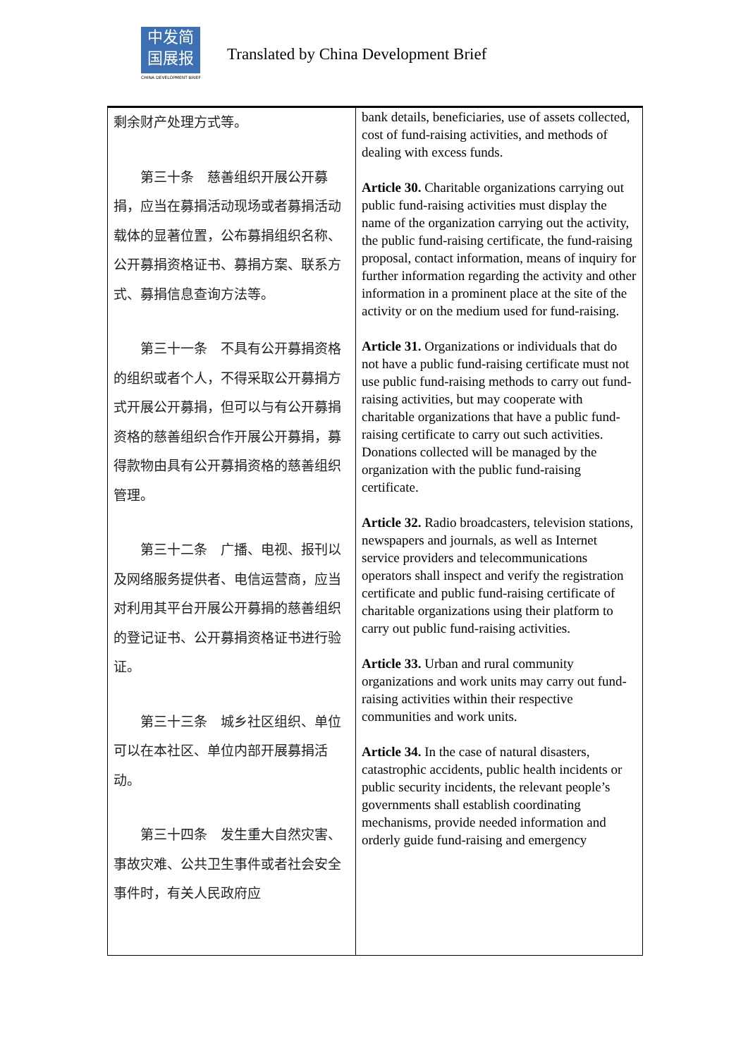中发简
国展报
CHINA DEVELOPMENT BRIEF
Translated by China Development Brief
| 剩余财产处理方式等。 第三十条 慈善组织开展公开募捐，应当在募捐活动现场或者募捐活动载体的显著位置，公布募捐组织名称、公开募捐资格证书、募捐方案、联系方式、募捐信息查询方法等。 第三十一条 不具有公开募捐资格的组织或者个人，不得采取公开募捐方式开展公开募捐，但可以与有公开募捐资格的慈善组织合作开展公开募捐，募得款物由具有公开募捐资格的慈善组织管理。 第三十二条 广播、电视、报刊以及网络服务提供者、电信运营商，应当对利用其平台开展公开募捐的慈善组织的登记证书、公开募捐资格证书进行验证。 第三十三条 城乡社区组织、单位可以在本社区、单位内部开展募捐活动。 第三十四条 发生重大自然灾害、事故灾难、公共卫生事件或者社会安全事件时，有关人民政府应 | bank details, beneficiaries, use of assets collected, cost of fund-raising activities, and methods of dealing with excess funds. Article 30. Charitable organizations carrying out public fund-raising activities must display the name of the organization carrying out the activity, the public fund-raising certificate, the fund-raising proposal, contact information, means of inquiry for further information regarding the activity and other information in a prominent place at the site of the activity or on the medium used for fund-raising. Article 31. Organizations or individuals that do not have a public fund-raising certificate must not use public fund-raising methods to carry out fund-raising activities, but may cooperate with charitable organizations that have a public fund-raising certificate to carry out such activities. Donations collected will be managed by the organization with the public fund-raising certificate. Article 32. Radio broadcasters, television stations, newspapers and journals, as well as Internet service providers and telecommunications operators shall inspect and verify the registration certificate and public fund-raising certificate of charitable organizations using their platform to carry out public fund-raising activities. Article 33. Urban and rural community organizations and work units may carry out fund-raising activities within their respective communities and work units. Article 34. In the case of natural disasters, catastrophic accidents, public health incidents or public security incidents, the relevant people’s governments shall establish coordinating mechanisms, provide needed information and orderly guide fund-raising and emergency |